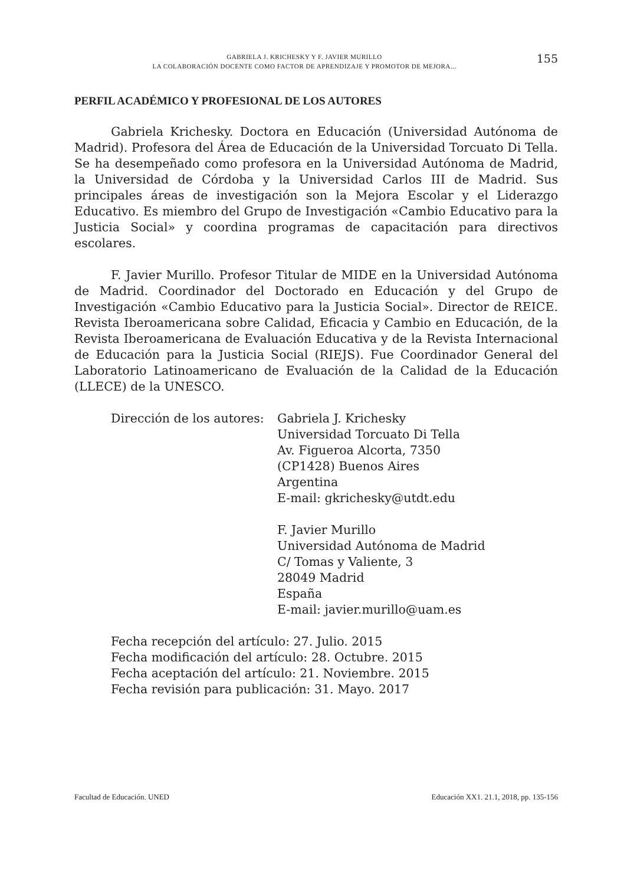GABRIELA J. KRICHESKY Y F. JAVIER MURILLO
LA COLABORACIÓN DOCENTE COMO FACTOR DE APRENDIZAJE Y PROMOTOR DE MEJORA...
155
PERFIL ACADÉMICO Y PROFESIONAL DE LOS AUTORES
Gabriela Krichesky. Doctora en Educación (Universidad Autónoma de Madrid). Profesora del Área de Educación de la Universidad Torcuato Di Tella. Se ha desempeñado como profesora en la Universidad Autónoma de Madrid, la Universidad de Córdoba y la Universidad Carlos III de Madrid. Sus principales áreas de investigación son la Mejora Escolar y el Liderazgo Educativo. Es miembro del Grupo de Investigación «Cambio Educativo para la Justicia Social» y coordina programas de capacitación para directivos escolares.
F. Javier Murillo. Profesor Titular de MIDE en la Universidad Autónoma de Madrid. Coordinador del Doctorado en Educación y del Grupo de Investigación «Cambio Educativo para la Justicia Social». Director de REICE. Revista Iberoamericana sobre Calidad, Eficacia y Cambio en Educación, de la Revista Iberoamericana de Evaluación Educativa y de la Revista Internacional de Educación para la Justicia Social (RIEJS). Fue Coordinador General del Laboratorio Latinoamericano de Evaluación de la Calidad de la Educación (LLECE) de la UNESCO.
Dirección de los autores:
Gabriela J. Krichesky
Universidad Torcuato Di Tella
Av. Figueroa Alcorta, 7350
(CP1428) Buenos Aires
Argentina
E-mail: gkrichesky@utdt.edu
F. Javier Murillo
Universidad Autónoma de Madrid
C/ Tomas y Valiente, 3
28049 Madrid
España
E-mail: javier.murillo@uam.es
Fecha recepción del artículo: 27. Julio. 2015
Fecha modificación del artículo: 28. Octubre. 2015
Fecha aceptación del artículo: 21. Noviembre. 2015
Fecha revisión para publicación: 31. Mayo. 2017
Facultad de Educación. UNED Educación XX1. 21.1, 2018, pp. 135-156